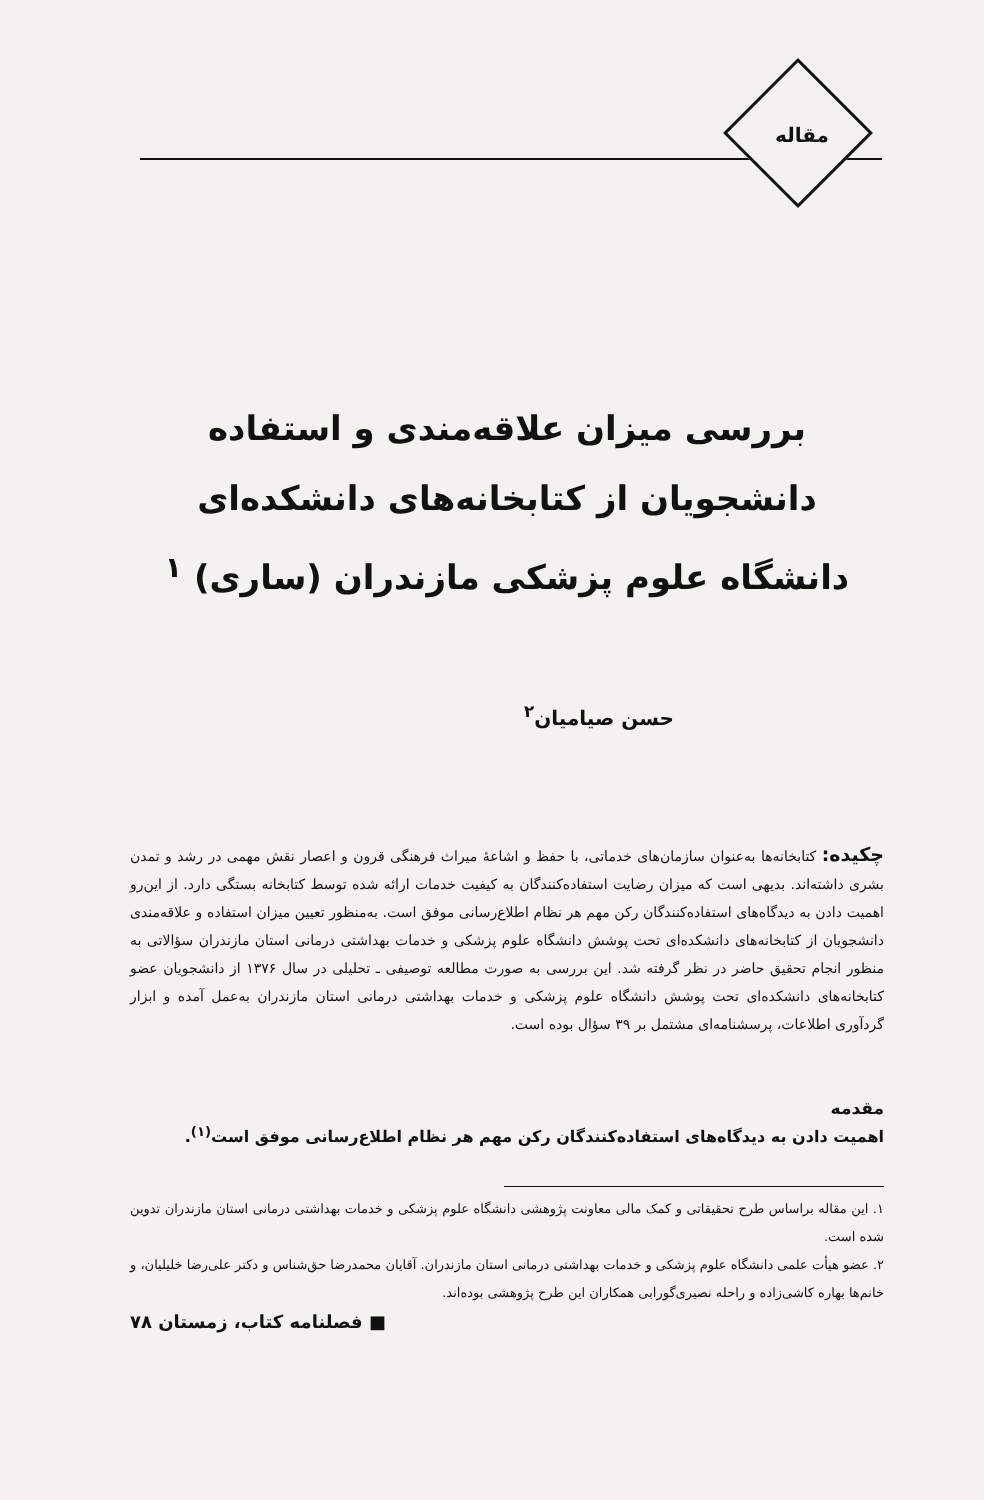مقاله
بررسی میزان علاقه‌مندی و استفاده دانشجویان از کتابخانه‌های دانشکده‌ای دانشگاه علوم پزشکی مازندران (ساری) <sup>۱</sup>
حسن صیامیان<sup>۲</sup>
چکیده: کتابخانه‌ها به‌عنوان سازمان‌های خدماتی، با حفظ و اشاعهٔ میراث فرهنگی قرون و اعصار نقش مهمی در رشد و تمدن بشری داشته‌اند. بدیهی است که میزان رضایت استفاده‌کنندگان به کیفیت خدمات ارائه شده توسط کتابخانه بستگی دارد. از این‌رو اهمیت دادن به دیدگاه‌های استفاده‌کنندگان رکن مهم هر نظام اطلاع‌رسانی موفق است. به‌منظور تعیین میزان استفاده و علاقه‌مندی دانشجویان از کتابخانه‌های دانشکده‌ای تحت پوشش دانشگاه علوم پزشکی و خدمات بهداشتی درمانی استان مازندران سؤالاتی به منظور انجام تحقیق حاضر در نظر گرفته شد. این بررسی به صورت مطالعه توصیفی ـ تحلیلی در سال ۱۳۷۶ از دانشجویان عضو کتابخانه‌های دانشکده‌ای تحت پوشش دانشگاه علوم پزشکی و خدمات بهداشتی درمانی استان مازندران به‌عمل آمده و ابزار گردآوری اطلاعات، پرسشنامه‌ای مشتمل بر ۳۹ سؤال بوده است.
مقدمه
اهمیت دادن به دیدگاه‌های استفاده‌کنندگان رکن مهم هر نظام اطلاع‌رسانی موفق است<sup>(۱)</sup>.
۱. این مقاله براساس طرح تحقیقاتی و کمک مالی معاونت پژوهشی دانشگاه علوم پزشکی و خدمات بهداشتی درمانی استان مازندران تدوین شده است.
۲. عضو هیأت علمی دانشگاه علوم پزشکی و خدمات بهداشتی درمانی استان مازندران. آقایان محمدرضا حق‌شناس و دکتر علی‌رضا خلیلیان، و خانم‌ها بهاره کاشی‌زاده و راحله نصیری‌گورابی همکاران این طرح پژوهشی بوده‌اند.
■ فصلنامه کتاب، زمستان ۷۸